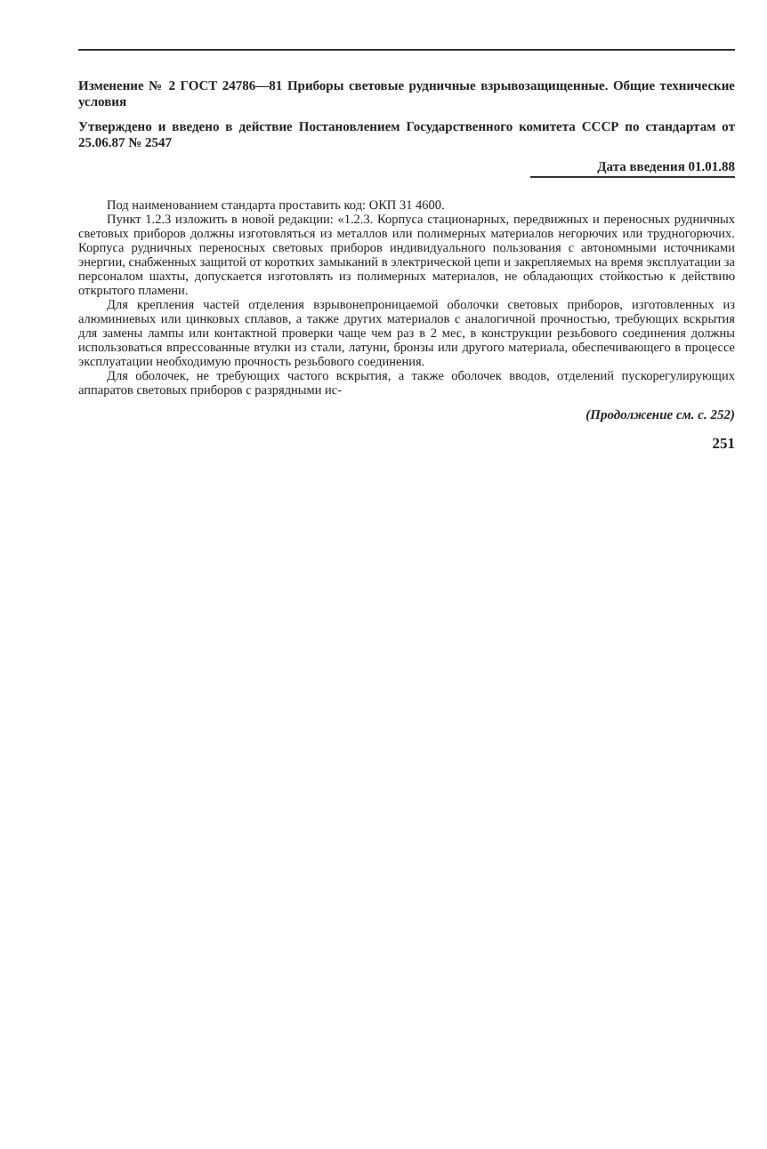Изменение № 2 ГОСТ 24786—81 Приборы световые рудничные взрывозащищенные. Общие технические условия
Утверждено и введено в действие Постановлением Государственного комитета СССР по стандартам от 25.06.87 № 2547
Дата введения 01.01.88
Под наименованием стандарта проставить код: ОКП 31 4600.
Пункт 1.2.3 изложить в новой редакции: «1.2.3. Корпуса стационарных, передвижных и переносных рудничных световых приборов должны изготовляться из металлов или полимерных материалов негорючих или трудногорючих. Корпуса рудничных переносных световых приборов индивидуального пользования с автономными источниками энергии, снабженных защитой от коротких замыканий в электрической цепи и закрепляемых на время эксплуатации за персоналом шахты, допускается изготовлять из полимерных материалов, не обладающих стойкостью к действию открытого пламени.
Для крепления частей отделения взрывонепроницаемой оболочки световых приборов, изготовленных из алюминиевых или цинковых сплавов, а также других материалов с аналогичной прочностью, требующих вскрытия для замены лампы или контактной проверки чаще чем раз в 2 мес, в конструкции резьбового соединения должны использоваться впрессованные втулки из стали, латуни, бронзы или другого материала, обеспечивающего в процессе эксплуатации необходимую прочность резьбового соединения.
Для оболочек, не требующих частого вскрытия, а также оболочек вводов, отделений пускорегулирующих аппаратов световых приборов с разрядными ис-
(Продолжение см. с. 252)
251